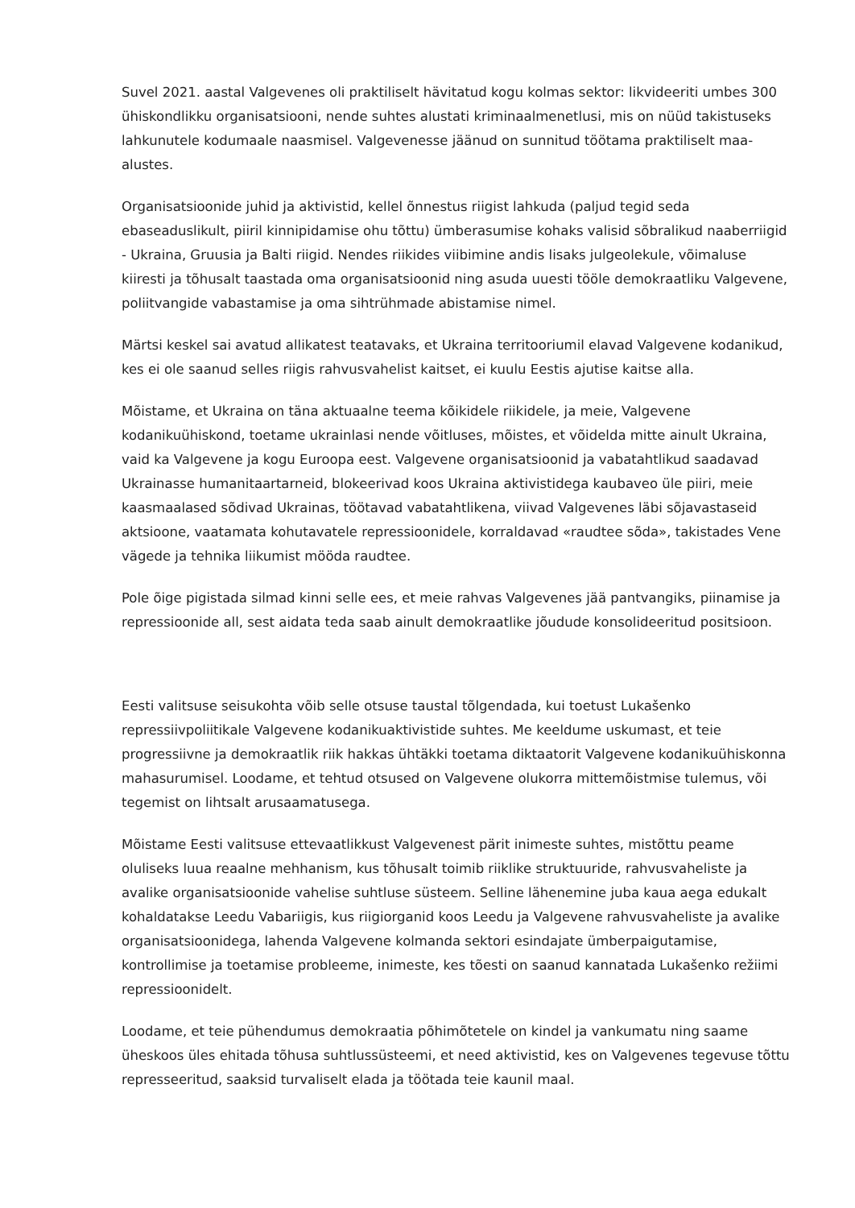Suvel 2021. aastal Valgevenes oli praktiliselt hävitatud kogu kolmas sektor: likvideeriti umbes 300 ühiskondlikku organisatsiooni, nende suhtes alustati kriminaalmenetlusi, mis on nüüd takistuseks lahkunutele kodumaale naasmisel. Valgevenesse jäänud on sunnitud töötama praktiliselt maa-alustes.
Organisatsioonide juhid ja aktivistid, kellel õnnestus riigist lahkuda (paljud tegid seda ebaseaduslikult, piiril kinnipidamise ohu tõttu) ümberasumise kohaks valisid sõbralikud naaberriigid - Ukraina, Gruusia ja Balti riigid. Nendes riikides viibimine andis lisaks julgeolekule, võimaluse kiiresti ja tõhusalt taastada oma organisatsioonid ning asuda uuesti tööle demokraatliku Valgevene, poliitvangide vabastamise ja oma sihtrühmade abistamise nimel.
Märtsi keskel sai avatud allikatest teatavaks, et Ukraina territooriumil elavad Valgevene kodanikud, kes ei ole saanud selles riigis rahvusvahelist kaitset, ei kuulu Eestis ajutise kaitse alla.
Mõistame, et Ukraina on täna aktuaalne teema kõikidele riikidele, ja meie, Valgevene kodanikuühiskond, toetame ukrainlasi nende võitluses, mõistes, et võidelda mitte ainult Ukraina, vaid ka Valgevene ja kogu Euroopa eest. Valgevene organisatsioonid ja vabatahtlikud saadavad Ukrainasse humanitaartarneid, blokeerivad koos Ukraina aktivistidega kaubaveo üle piiri, meie kaasmaalased sõdivad Ukrainas, töötavad vabatahtlikena, viivad Valgevenes läbi sõjavastaseid aktsioone, vaatamata kohutavatele repressioonidele, korraldavad «raudtee sõda», takistades Vene vägede ja tehnika liikumist mööda raudtee.
Pole õige pigistada silmad kinni selle ees, et meie rahvas Valgevenes jää pantvangiks, piinamise ja repressioonide all, sest aidata teda saab ainult demokraatlike jõudude konsolideeritud positsioon.
Eesti valitsuse seisukohta võib selle otsuse taustal tõlgendada, kui toetust Lukašenko repressiivpoliitikale Valgevene kodanikuaktivistide suhtes. Me keeldume uskumast, et teie progressiivne ja demokraatlik riik hakkas ühtäkki toetama diktaatorit Valgevene kodanikuühiskonna mahasurumisel. Loodame, et tehtud otsused on Valgevene olukorra mittemõistmise tulemus, või tegemist on lihtsalt arusaamatusega.
Mõistame Eesti valitsuse ettevaatlikkust Valgevenest pärit inimeste suhtes, mistõttu peame oluliseks luua reaalne mehhanism, kus tõhusalt toimib riiklike struktuuride, rahvusvaheliste ja avalike organisatsioonide vahelise suhtluse süsteem. Selline lähenemine juba kaua aega edukalt kohaldatakse Leedu Vabariigis, kus riigiorganid koos Leedu ja Valgevene rahvusvaheliste ja avalike organisatsioonidega, lahenda Valgevene kolmanda sektori esindajate ümberpaigutamise, kontrollimise ja toetamise probleeme, inimeste, kes tõesti on saanud kannatada Lukašenko režiimi repressioonidelt.
Loodame, et teie pühendumus demokraatia põhimõtetele on kindel ja vankumatu ning saame üheskoos üles ehitada tõhusa suhtlussüsteemi, et need aktivistid, kes on Valgevenes tegevuse tõttu represseeritud, saaksid turvaliselt elada ja töötada teie kaunil maal.